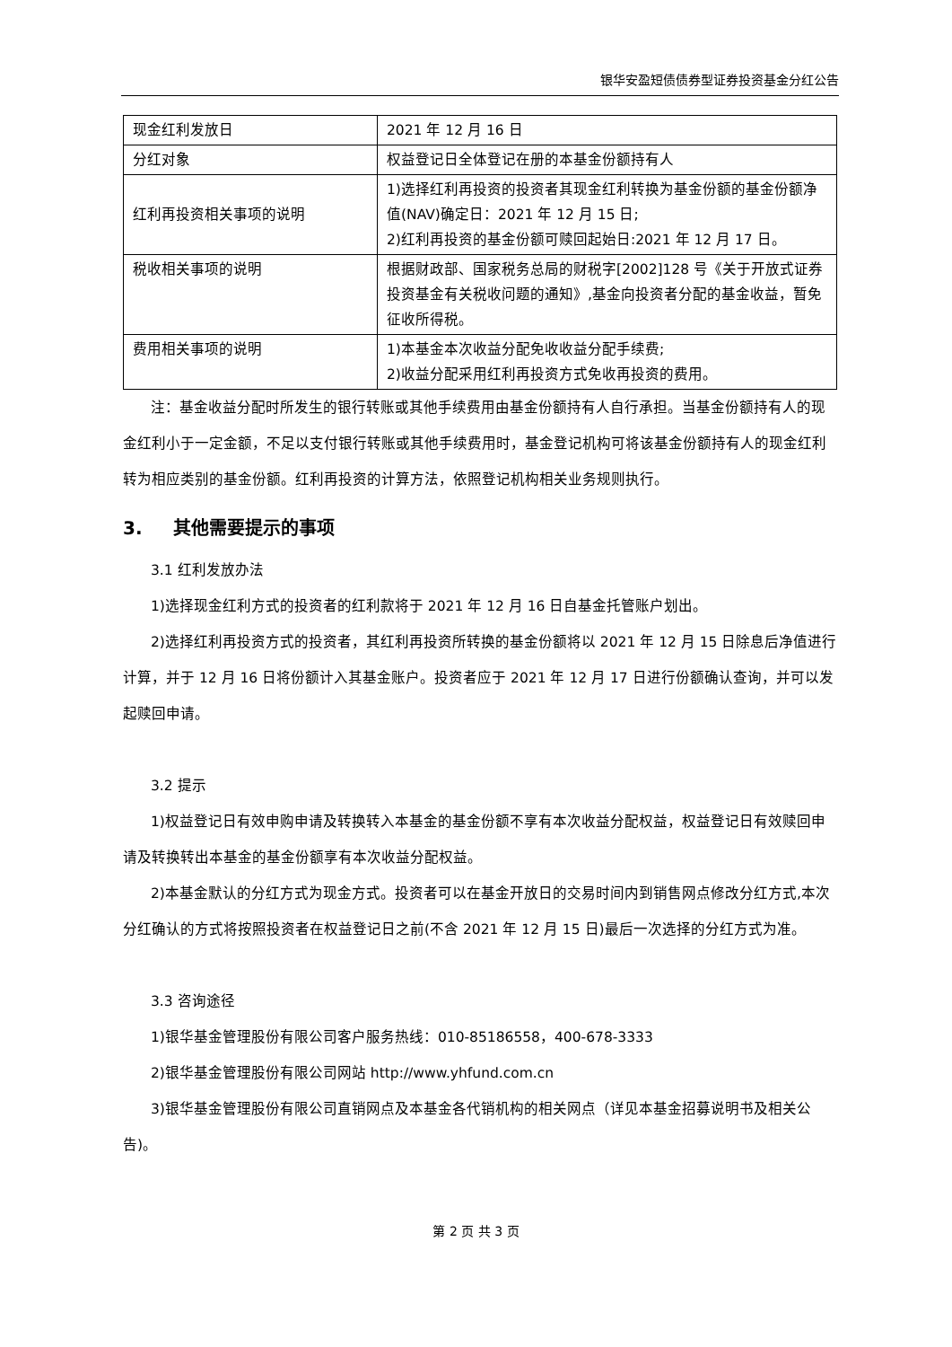银华安盈短债债券型证券投资基金分红公告
| 现金红利发放日 | 2021 年 12 月 16 日 |
| 分红对象 | 权益登记日全体登记在册的本基金份额持有人 |
| 红利再投资相关事项的说明 | 1)选择红利再投资的投资者其现金红利转换为基金份额的基金份额净值(NAV)确定日：2021 年 12 月 15 日; 2)红利再投资的基金份额可赎回起始日:2021 年 12 月 17 日。 |
| 税收相关事项的说明 | 根据财政部、国家税务总局的财税字[2002]128 号《关于开放式证券投资基金有关税收问题的通知》,基金向投资者分配的基金收益，暂免征收所得税。 |
| 费用相关事项的说明 | 1)本基金本次收益分配免收收益分配手续费; 2)收益分配采用红利再投资方式免收再投资的费用。 |
注：基金收益分配时所发生的银行转账或其他手续费用由基金份额持有人自行承担。当基金份额持有人的现金红利小于一定金额，不足以支付银行转账或其他手续费用时，基金登记机构可将该基金份额持有人的现金红利转为相应类别的基金份额。红利再投资的计算方法，依照登记机构相关业务规则执行。
3. 其他需要提示的事项
3.1 红利发放办法
1)选择现金红利方式的投资者的红利款将于 2021 年 12 月 16 日自基金托管账户划出。
2)选择红利再投资方式的投资者，其红利再投资所转换的基金份额将以 2021 年 12 月 15 日除息后净值进行计算，并于 12 月 16 日将份额计入其基金账户。投资者应于 2021 年 12 月 17 日进行份额确认查询，并可以发起赎回申请。
3.2 提示
1)权益登记日有效申购申请及转换转入本基金的基金份额不享有本次收益分配权益，权益登记日有效赎回申请及转换转出本基金的基金份额享有本次收益分配权益。
2)本基金默认的分红方式为现金方式。投资者可以在基金开放日的交易时间内到销售网点修改分红方式,本次分红确认的方式将按照投资者在权益登记日之前(不含 2021 年 12 月 15 日)最后一次选择的分红方式为准。
3.3 咨询途径
1)银华基金管理股份有限公司客户服务热线：010-85186558，400-678-3333
2)银华基金管理股份有限公司网站 http://www.yhfund.com.cn
3)银华基金管理股份有限公司直销网点及本基金各代销机构的相关网点（详见本基金招募说明书及相关公告)。
第 2 页 共 3 页